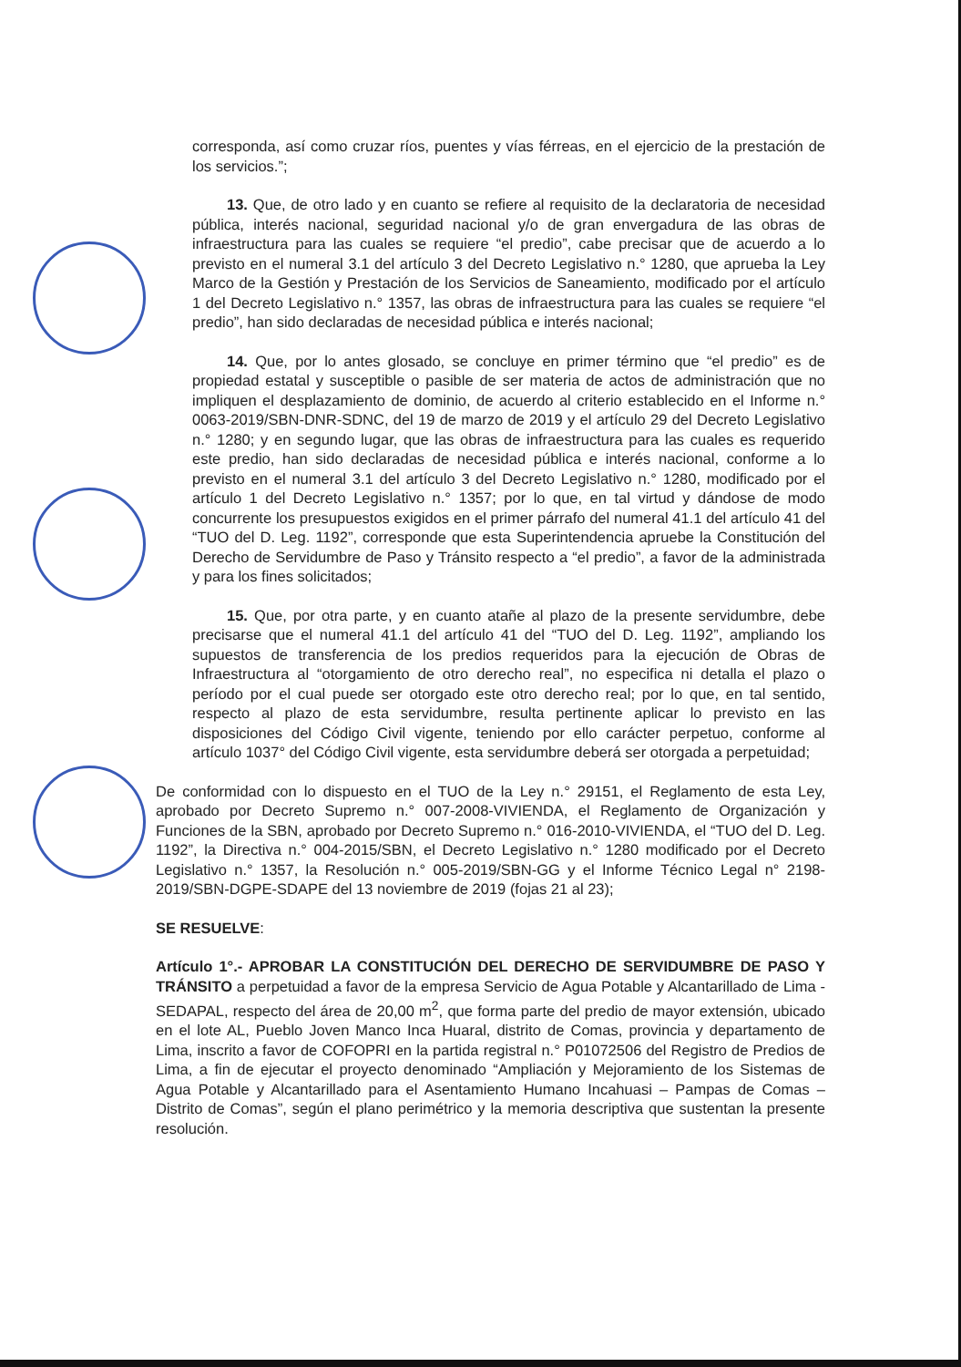corresponda, así como cruzar ríos, puentes y vías férreas, en el ejercicio de la prestación de los servicios.”;
13. Que, de otro lado y en cuanto se refiere al requisito de la declaratoria de necesidad pública, interés nacional, seguridad nacional y/o de gran envergadura de las obras de infraestructura para las cuales se requiere “el predio”, cabe precisar que de acuerdo a lo previsto en el numeral 3.1 del artículo 3 del Decreto Legislativo n.° 1280, que aprueba la Ley Marco de la Gestión y Prestación de los Servicios de Saneamiento, modificado por el artículo 1 del Decreto Legislativo n.° 1357, las obras de infraestructura para las cuales se requiere “el predio”, han sido declaradas de necesidad pública e interés nacional;
14. Que, por lo antes glosado, se concluye en primer término que “el predio” es de propiedad estatal y susceptible o pasible de ser materia de actos de administración que no impliquen el desplazamiento de dominio, de acuerdo al criterio establecido en el Informe n.° 0063-2019/SBN-DNR-SDNC, del 19 de marzo de 2019 y el artículo 29 del Decreto Legislativo n.° 1280; y en segundo lugar, que las obras de infraestructura para las cuales es requerido este predio, han sido declaradas de necesidad pública e interés nacional, conforme a lo previsto en el numeral 3.1 del artículo 3 del Decreto Legislativo n.° 1280, modificado por el artículo 1 del Decreto Legislativo n.° 1357; por lo que, en tal virtud y dándose de modo concurrente los presupuestos exigidos en el primer párrafo del numeral 41.1 del artículo 41 del “TUO del D. Leg. 1192”, corresponde que esta Superintendencia apruebe la Constitución del Derecho de Servidumbre de Paso y Tránsito respecto a “el predio”, a favor de la administrada y para los fines solicitados;
15. Que, por otra parte, y en cuanto atañe al plazo de la presente servidumbre, debe precisarse que el numeral 41.1 del artículo 41 del “TUO del D. Leg. 1192”, ampliando los supuestos de transferencia de los predios requeridos para la ejecución de Obras de Infraestructura al “otorgamiento de otro derecho real”, no especifica ni detalla el plazo o período por el cual puede ser otorgado este otro derecho real; por lo que, en tal sentido, respecto al plazo de esta servidumbre, resulta pertinente aplicar lo previsto en las disposiciones del Código Civil vigente, teniendo por ello carácter perpetuo, conforme al artículo 1037° del Código Civil vigente, esta servidumbre deberá ser otorgada a perpetuidad;
De conformidad con lo dispuesto en el TUO de la Ley n.° 29151, el Reglamento de esta Ley, aprobado por Decreto Supremo n.° 007-2008-VIVIENDA, el Reglamento de Organización y Funciones de la SBN, aprobado por Decreto Supremo n.° 016-2010-VIVIENDA, el “TUO del D. Leg. 1192”, la Directiva n.° 004-2015/SBN, el Decreto Legislativo n.° 1280 modificado por el Decreto Legislativo n.° 1357, la Resolución n.° 005-2019/SBN-GG y el Informe Técnico Legal n° 2198-2019/SBN-DGPE-SDAPE del 13 noviembre de 2019 (fojas 21 al 23);
SE RESUELVE:
Artículo 1°.- APROBAR LA CONSTITUCIÓN DEL DERECHO DE SERVIDUMBRE DE PASO Y TRÁNSITO a perpetuidad a favor de la empresa Servicio de Agua Potable y Alcantarillado de Lima - SEDAPAL, respecto del área de 20,00 m<sup>2</sup>, que forma parte del predio de mayor extensión, ubicado en el lote AL, Pueblo Joven Manco Inca Huaral, distrito de Comas, provincia y departamento de Lima, inscrito a favor de COFOPRI en la partida registral n.° P01072506 del Registro de Predios de Lima, a fin de ejecutar el proyecto denominado “Ampliación y Mejoramiento de los Sistemas de Agua Potable y Alcantarillado para el Asentamiento Humano Incahuasi – Pampas de Comas – Distrito de Comas”, según el plano perimétrico y la memoria descriptiva que sustentan la presente resolución.